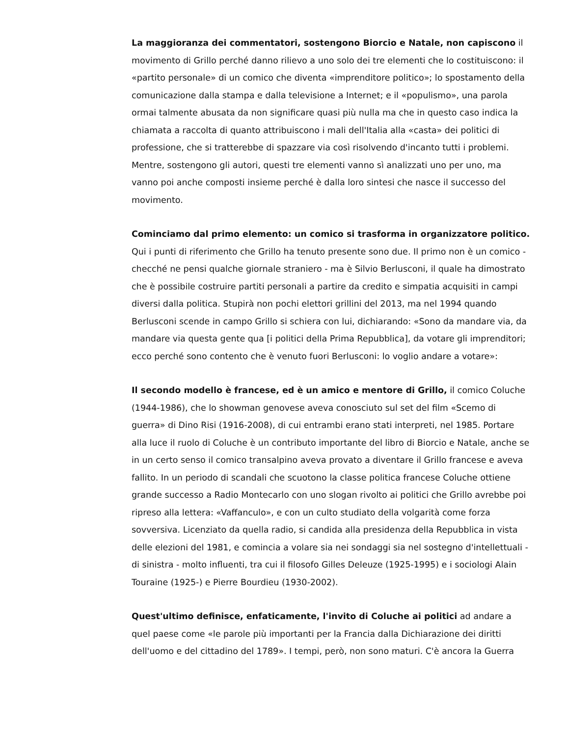La maggioranza dei commentatori, sostengono Biorcio e Natale, non capiscono il movimento di Grillo perché danno rilievo a uno solo dei tre elementi che lo costituiscono: il «partito personale» di un comico che diventa «imprenditore politico»; lo spostamento della comunicazione dalla stampa e dalla televisione a Internet; e il «populismo», una parola ormai talmente abusata da non significare quasi più nulla ma che in questo caso indica la chiamata a raccolta di quanto attribuiscono i mali dell'Italia alla «casta» dei politici di professione, che si tratterebbe di spazzare via così risolvendo d'incanto tutti i problemi. Mentre, sostengono gli autori, questi tre elementi vanno sì analizzati uno per uno, ma vanno poi anche composti insieme perché è dalla loro sintesi che nasce il successo del movimento.
Cominciamo dal primo elemento: un comico si trasforma in organizzatore politico. Qui i punti di riferimento che Grillo ha tenuto presente sono due. Il primo non è un comico - checché ne pensi qualche giornale straniero - ma è Silvio Berlusconi, il quale ha dimostrato che è possibile costruire partiti personali a partire da credito e simpatia acquisiti in campi diversi dalla politica. Stupirà non pochi elettori grillini del 2013, ma nel 1994 quando Berlusconi scende in campo Grillo si schiera con lui, dichiarando: «Sono da mandare via, da mandare via questa gente qua [i politici della Prima Repubblica], da votare gli imprenditori; ecco perché sono contento che è venuto fuori Berlusconi: lo voglio andare a votare»:
Il secondo modello è francese, ed è un amico e mentore di Grillo, il comico Coluche (1944-1986), che lo showman genovese aveva conosciuto sul set del film «Scemo di guerra» di Dino Risi (1916-2008), di cui entrambi erano stati interpreti, nel 1985. Portare alla luce il ruolo di Coluche è un contributo importante del libro di Biorcio e Natale, anche se in un certo senso il comico transalpino aveva provato a diventare il Grillo francese e aveva fallito. In un periodo di scandali che scuotono la classe politica francese Coluche ottiene grande successo a Radio Montecarlo con uno slogan rivolto ai politici che Grillo avrebbe poi ripreso alla lettera: «Vaffanculo», e con un culto studiato della volgarità come forza sovversiva. Licenziato da quella radio, si candida alla presidenza della Repubblica in vista delle elezioni del 1981, e comincia a volare sia nei sondaggi sia nel sostegno d'intellettuali - di sinistra - molto influenti, tra cui il filosofo Gilles Deleuze (1925-1995) e i sociologi Alain Touraine (1925-) e Pierre Bourdieu (1930-2002).
Quest'ultimo definisce, enfaticamente, l'invito di Coluche ai politici ad andare a quel paese come «le parole più importanti per la Francia dalla Dichiarazione dei diritti dell'uomo e del cittadino del 1789». I tempi, però, non sono maturi. C'è ancora la Guerra